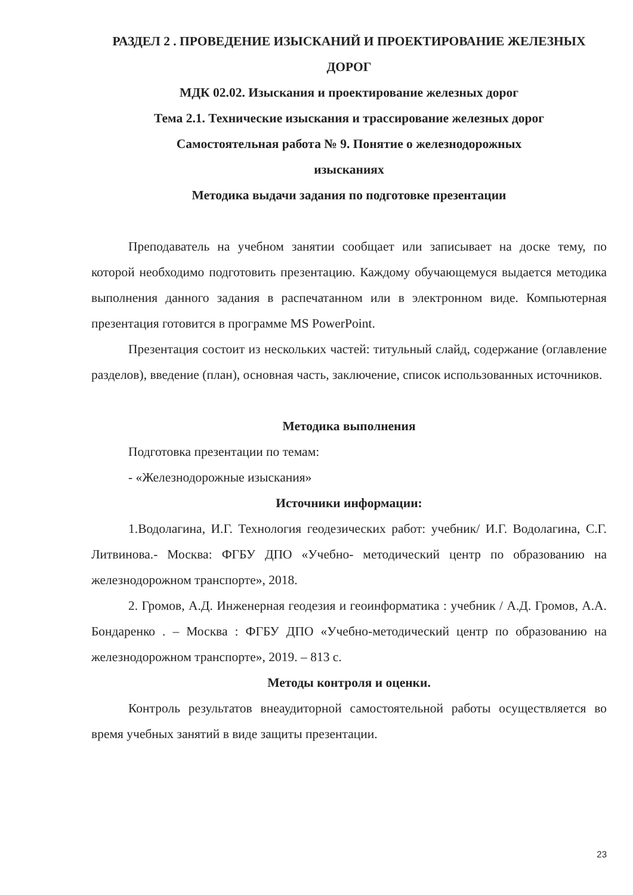РАЗДЕЛ 2 . ПРОВЕДЕНИЕ ИЗЫСКАНИЙ И ПРОЕКТИРОВАНИЕ ЖЕЛЕЗНЫХ ДОРОГ
МДК 02.02. Изыскания и проектирование железных дорог
Тема 2.1. Технические изыскания и трассирование железных дорог
Самостоятельная работа № 9. Понятие о железнодорожных
изысканиях
Методика выдачи задания по подготовке презентации
Преподаватель на учебном занятии сообщает или записывает на доске тему, по которой необходимо подготовить презентацию. Каждому обучающемуся выдается методика выполнения данного задания в распечатанном или в электронном виде. Компьютерная презентация готовится в программе MS PowerPoint.
Презентация состоит из нескольких частей: титульный слайд, содержание (оглавление разделов), введение (план), основная часть, заключение, список использованных источников.
Методика выполнения
Подготовка презентации по темам:
- «Железнодорожные изыскания»
Источники информации:
1.Водолагина, И.Г. Технология геодезических работ: учебник/ И.Г. Водолагина, С.Г. Литвинова.- Москва: ФГБУ ДПО «Учебно- методический центр по образованию на железнодорожном транспорте», 2018.
2. Громов, А.Д. Инженерная геодезия и геоинформатика : учебник / А.Д. Громов, А.А. Бондаренко . – Москва : ФГБУ ДПО «Учебно-методический центр по образованию на железнодорожном транспорте», 2019. – 813 с.
Методы контроля и оценки.
Контроль результатов внеаудиторной самостоятельной работы осуществляется во время учебных занятий в виде защиты презентации.
23